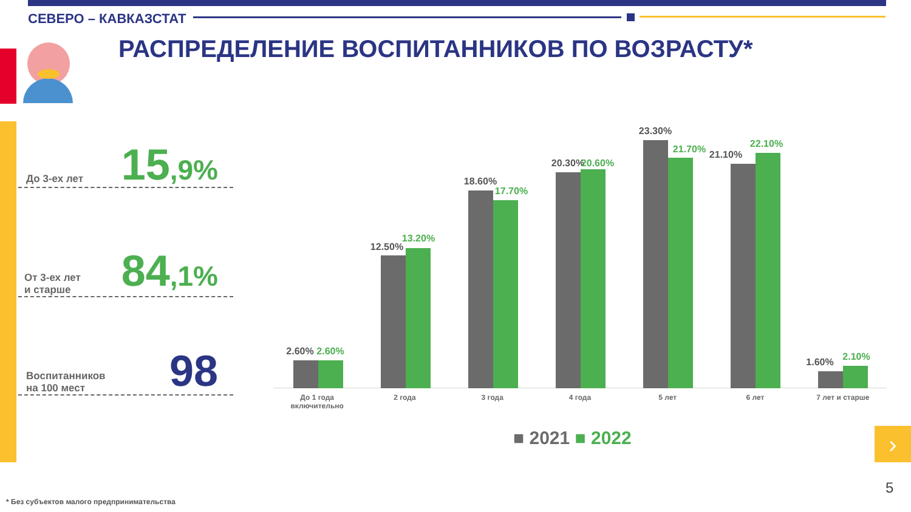СЕВЕРО – КАВКАЗСТАТ
РАСПРЕДЕЛЕНИЕ ВОСПИТАННИКОВ ПО ВОЗРАСТУ*
До 3-ех лет 15,9%
От 3-ех лет
и старше
84,1%
Воспитанников
на 100 мест
98
2.60%
2.60%
12.50%
13.20%
18.60%
17.70%
20.30%
20.60%
23.30%
21.70%
21.10%
22.10%
1.60%
2.10%
До 1 года
включительно
2 года 3 года 4 года 5 лет 6 лет 7 лет и старше
■ 2021 ■ 2022 ›
5
* Без субъектов малого предпринимательства